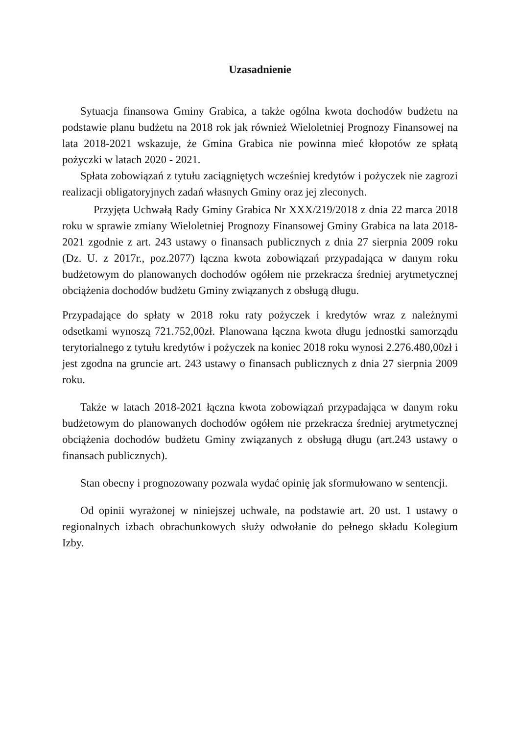Uzasadnienie
Sytuacja finansowa Gminy Grabica, a także ogólna kwota dochodów budżetu na podstawie planu budżetu na 2018 rok jak również Wieloletniej Prognozy Finansowej na lata 2018-2021 wskazuje, że Gmina Grabica nie powinna mieć kłopotów ze spłatą pożyczki w latach 2020 - 2021.
Spłata zobowiązań z tytułu zaciągniętych wcześniej kredytów i pożyczek nie zagrozi realizacji obligatoryjnych zadań własnych Gminy oraz jej zleconych.
Przyjęta Uchwałą Rady Gminy Grabica Nr XXX/219/2018 z dnia 22 marca 2018 roku w sprawie zmiany Wieloletniej Prognozy Finansowej Gminy Grabica na lata 2018-2021 zgodnie z art. 243 ustawy o finansach publicznych z dnia 27 sierpnia 2009 roku (Dz. U. z 2017r., poz.2077) łączna kwota zobowiązań przypadająca w danym roku budżetowym do planowanych dochodów ogółem nie przekracza średniej arytmetycznej obciążenia dochodów budżetu Gminy związanych z obsługą długu.
Przypadające do spłaty w 2018 roku raty pożyczek i kredytów wraz z należnymi odsetkami wynoszą 721.752,00zł. Planowana łączna kwota długu jednostki samorządu terytorialnego z tytułu kredytów i pożyczek na koniec 2018 roku wynosi 2.276.480,00zł i jest zgodna na gruncie art. 243 ustawy o finansach publicznych z dnia 27 sierpnia 2009 roku.
Także w latach 2018-2021 łączna kwota zobowiązań przypadająca w danym roku budżetowym do planowanych dochodów ogółem nie przekracza średniej arytmetycznej obciążenia dochodów budżetu Gminy związanych z obsługą długu (art.243 ustawy o finansach publicznych).
Stan obecny i prognozowany pozwala wydać opinię jak sformułowano w sentencji.
Od opinii wyrażonej w niniejszej uchwale, na podstawie art. 20 ust. 1 ustawy o regionalnych izbach obrachunkowych służy odwołanie do pełnego składu Kolegium Izby.